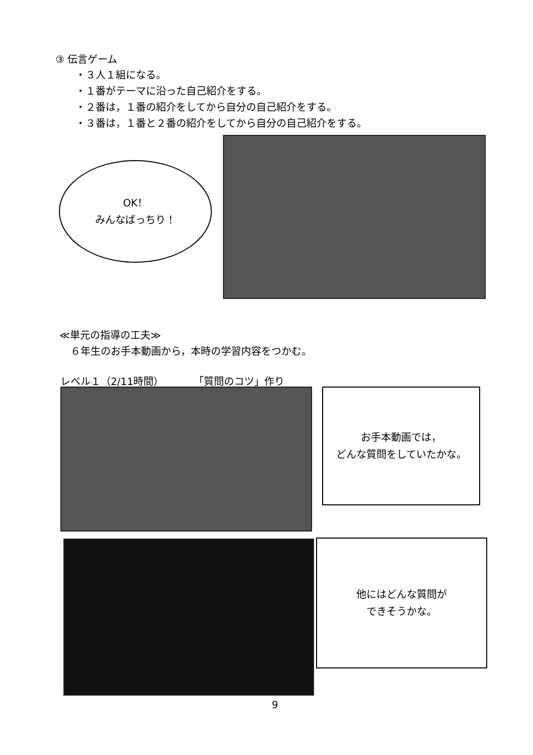③ 伝言ゲーム
・３人１組になる。
・１番がテーマに沿った自己紹介をする。
・２番は，１番の紹介をしてから自分の自己紹介をする。
・３番は，１番と２番の紹介をしてから自分の自己紹介をする。
OK！
みんなばっちり！
≪単元の指導の工夫≫
６年生のお手本動画から，本時の学習内容をつかむ。
レベル１（2/11時間）　　　　「質問のコツ」作り
お手本動画では，
どんな質問をしていたかな。
他にはどんな質問が
できそうかな。
9